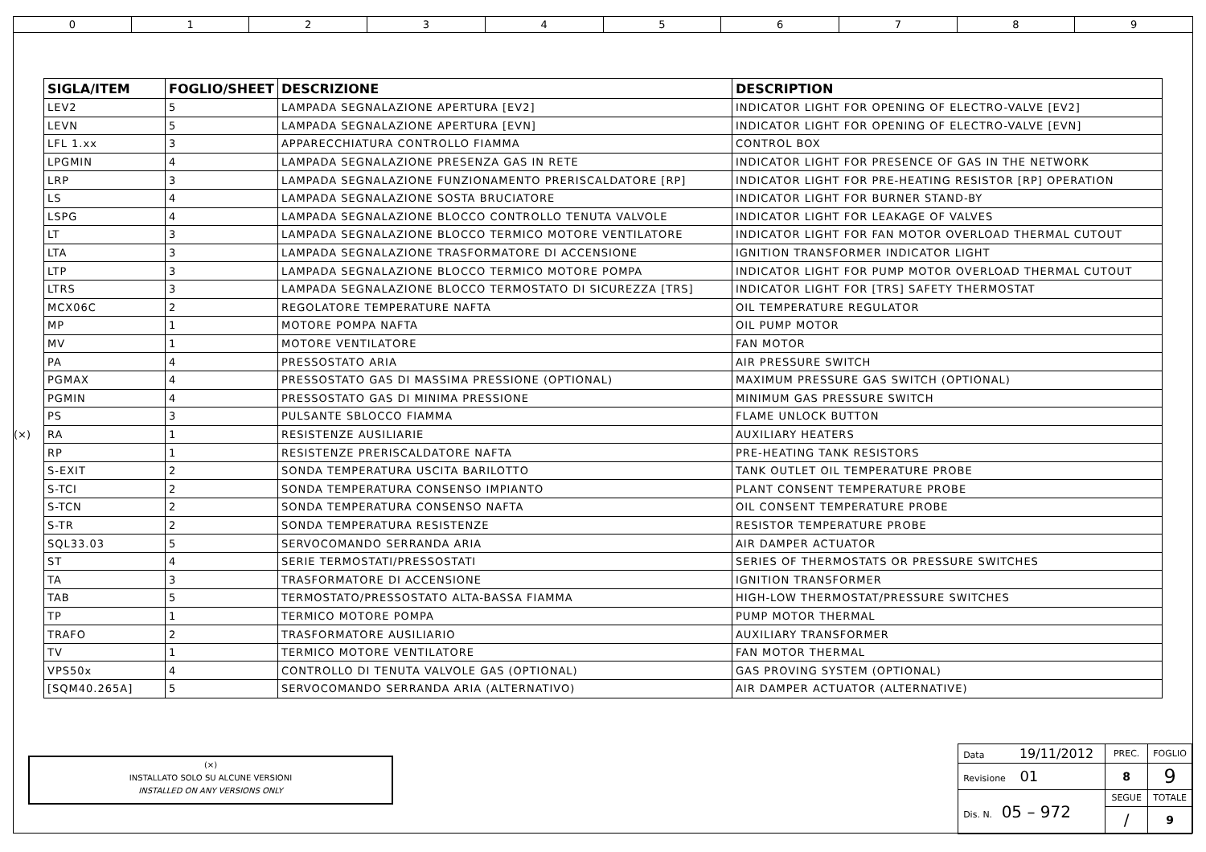0 1 2 3 4 5 6 7 8 9
(×)
| SIGLA/ITEM | FOGLIO/SHEET | DESCRIZIONE | DESCRIPTION |
| --- | --- | --- | --- |
| LEV2 | 5 | LAMPADA SEGNALAZIONE APERTURA [EV2] | INDICATOR LIGHT FOR OPENING OF ELECTRO-VALVE [EV2] |
| LEVN | 5 | LAMPADA SEGNALAZIONE APERTURA [EVN] | INDICATOR LIGHT FOR OPENING OF ELECTRO-VALVE [EVN] |
| LFL 1.xx | 3 | APPARECCHIATURA CONTROLLO FIAMMA | CONTROL BOX |
| LPGMIN | 4 | LAMPADA SEGNALAZIONE PRESENZA GAS IN RETE | INDICATOR LIGHT FOR PRESENCE OF GAS IN THE NETWORK |
| LRP | 3 | LAMPADA SEGNALAZIONE FUNZIONAMENTO PRERISCALDATORE [RP] | INDICATOR LIGHT FOR PRE-HEATING RESISTOR [RP] OPERATION |
| LS | 4 | LAMPADA SEGNALAZIONE SOSTA BRUCIATORE | INDICATOR LIGHT FOR BURNER STAND-BY |
| LSPG | 4 | LAMPADA SEGNALAZIONE BLOCCO CONTROLLO TENUTA VALVOLE | INDICATOR LIGHT FOR LEAKAGE OF VALVES |
| LT | 3 | LAMPADA SEGNALAZIONE BLOCCO TERMICO MOTORE VENTILATORE | INDICATOR LIGHT FOR FAN MOTOR OVERLOAD THERMAL CUTOUT |
| LTA | 3 | LAMPADA SEGNALAZIONE TRASFORMATORE DI ACCENSIONE | IGNITION TRANSFORMER INDICATOR LIGHT |
| LTP | 3 | LAMPADA SEGNALAZIONE BLOCCO TERMICO MOTORE POMPA | INDICATOR LIGHT FOR PUMP MOTOR OVERLOAD THERMAL CUTOUT |
| LTRS | 3 | LAMPADA SEGNALAZIONE BLOCCO TERMOSTATO DI SICUREZZA [TRS] | INDICATOR LIGHT FOR [TRS] SAFETY THERMOSTAT |
| MCX06C | 2 | REGOLATORE TEMPERATURE NAFTA | OIL TEMPERATURE REGULATOR |
| MP | 1 | MOTORE POMPA NAFTA | OIL PUMP MOTOR |
| MV | 1 | MOTORE VENTILATORE | FAN MOTOR |
| PA | 4 | PRESSOSTATO ARIA | AIR PRESSURE SWITCH |
| PGMAX | 4 | PRESSOSTATO GAS DI MASSIMA PRESSIONE (OPTIONAL) | MAXIMUM PRESSURE GAS SWITCH (OPTIONAL) |
| PGMIN | 4 | PRESSOSTATO GAS DI MINIMA PRESSIONE | MINIMUM GAS PRESSURE SWITCH |
| PS | 3 | PULSANTE SBLOCCO FIAMMA | FLAME UNLOCK BUTTON |
| RA | 1 | RESISTENZE AUSILIARIE | AUXILIARY HEATERS |
| RP | 1 | RESISTENZE PRERISCALDATORE NAFTA | PRE-HEATING TANK RESISTORS |
| S-EXIT | 2 | SONDA TEMPERATURA USCITA BARILOTTO | TANK OUTLET OIL TEMPERATURE PROBE |
| S-TCI | 2 | SONDA TEMPERATURA CONSENSO IMPIANTO | PLANT CONSENT TEMPERATURE PROBE |
| S-TCN | 2 | SONDA TEMPERATURA CONSENSO NAFTA | OIL CONSENT TEMPERATURE PROBE |
| S-TR | 2 | SONDA TEMPERATURA RESISTENZE | RESISTOR TEMPERATURE PROBE |
| SQL33.03 | 5 | SERVOCOMANDO SERRANDA ARIA | AIR DAMPER ACTUATOR |
| ST | 4 | SERIE TERMOSTATI/PRESSOSTATI | SERIES OF THERMOSTATS OR PRESSURE SWITCHES |
| TA | 3 | TRASFORMATORE DI ACCENSIONE | IGNITION TRANSFORMER |
| TAB | 5 | TERMOSTATO/PRESSOSTATO ALTA-BASSA FIAMMA | HIGH-LOW THERMOSTAT/PRESSURE SWITCHES |
| TP | 1 | TERMICO MOTORE POMPA | PUMP MOTOR THERMAL |
| TRAFO | 2 | TRASFORMATORE AUSILIARIO | AUXILIARY TRANSFORMER |
| TV | 1 | TERMICO MOTORE VENTILATORE | FAN MOTOR THERMAL |
| VPS50x | 4 | CONTROLLO DI TENUTA VALVOLE GAS (OPTIONAL) | GAS PROVING SYSTEM (OPTIONAL) |
| [SQM40.265A] | 5 | SERVOCOMANDO SERRANDA ARIA (ALTERNATIVO) | AIR DAMPER ACTUATOR (ALTERNATIVE) |
(×)
INSTALLATO SOLO SU ALCUNE VERSIONI
INSTALLED ON ANY VERSIONS ONLY
| Data 19/11/2012 | PREC. | FOGLIO |
| Revisione 01 | 8 | 9 |
| Dis. N. 05 – 972 | SEGUE | TOTALE |
| | / | 9 |